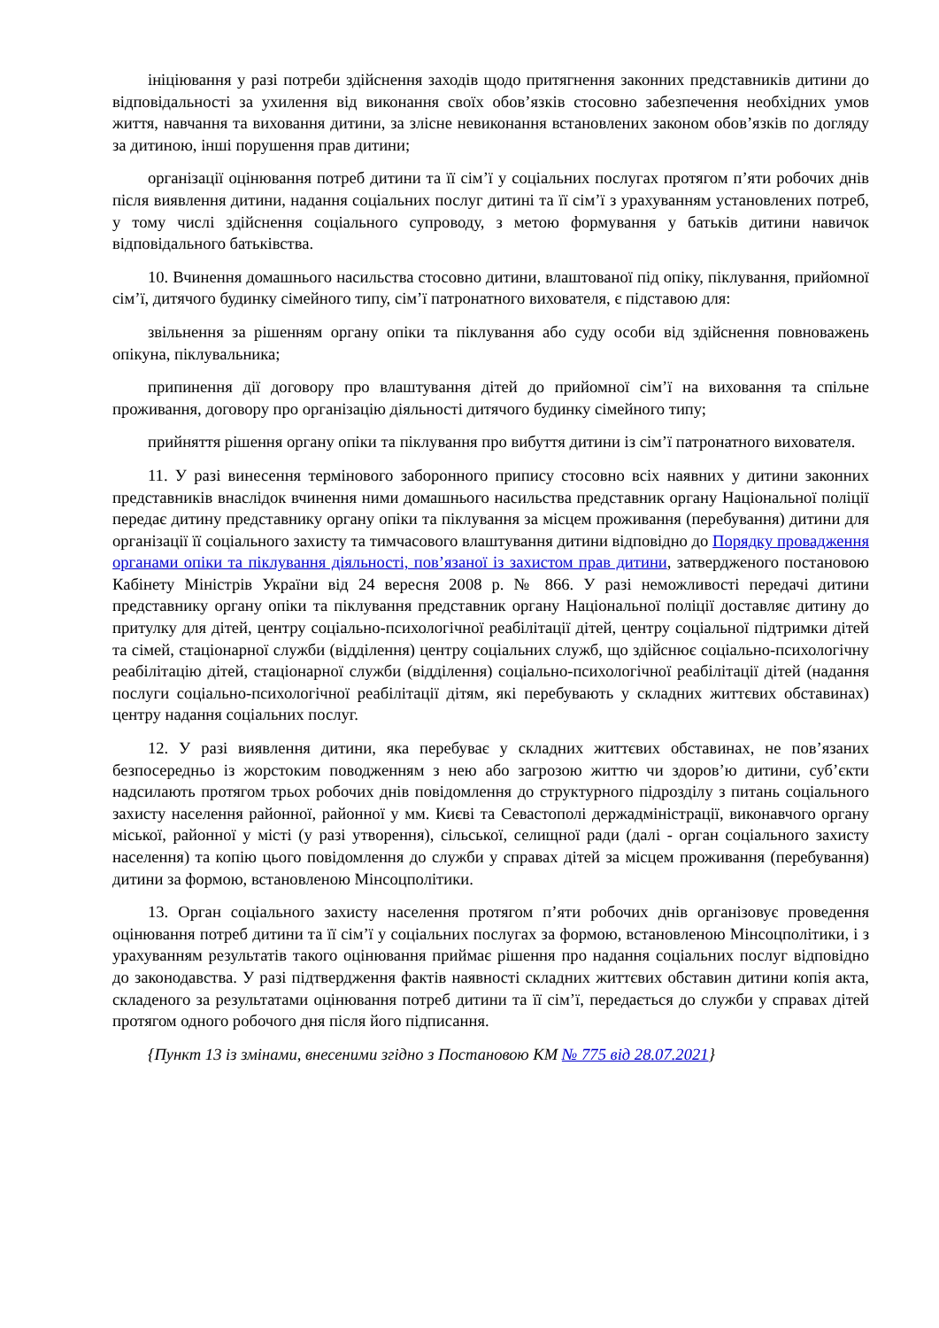ініціювання у разі потреби здійснення заходів щодо притягнення законних представників дитини до відповідальності за ухилення від виконання своїх обов’язків стосовно забезпечення необхідних умов життя, навчання та виховання дитини, за злісне невиконання встановлених законом обов’язків по догляду за дитиною, інші порушення прав дитини;
організації оцінювання потреб дитини та її сім’ї у соціальних послугах протягом п’яти робочих днів після виявлення дитини, надання соціальних послуг дитині та її сім’ї з урахуванням установлених потреб, у тому числі здійснення соціального супроводу, з метою формування у батьків дитини навичок відповідального батьківства.
10. Вчинення домашнього насильства стосовно дитини, влаштованої під опіку, піклування, прийомної сім’ї, дитячого будинку сімейного типу, сім’ї патронатного вихователя, є підставою для:
звільнення за рішенням органу опіки та піклування або суду особи від здійснення повноважень опікуна, піклувальника;
припинення дії договору про влаштування дітей до прийомної сім’ї на виховання та спільне проживання, договору про організацію діяльності дитячого будинку сімейного типу;
прийняття рішення органу опіки та піклування про вибуття дитини із сім’ї патронатного вихователя.
11. У разі винесення термінового заборонного припису стосовно всіх наявних у дитини законних представників внаслідок вчинення ними домашнього насильства представник органу Національної поліції передає дитину представнику органу опіки та піклування за місцем проживання (перебування) дитини для організації її соціального захисту та тимчасового влаштування дитини відповідно до Порядку провадження органами опіки та піклування діяльності, пов’язаної із захистом прав дитини, затвердженого постановою Кабінету Міністрів України від 24 вересня 2008 р. № 866. У разі неможливості передачі дитини представнику органу опіки та піклування представник органу Національної поліції доставляє дитину до притулку для дітей, центру соціально-психологічної реабілітації дітей, центру соціальної підтримки дітей та сімей, стаціонарної служби (відділення) центру соціальних служб, що здійснює соціально-психологічну реабілітацію дітей, стаціонарної служби (відділення) соціально-психологічної реабілітації дітей (надання послуги соціально-психологічної реабілітації дітям, які перебувають у складних життєвих обставинах) центру надання соціальних послуг.
12. У разі виявлення дитини, яка перебуває у складних життєвих обставинах, не пов’язаних безпосередньо із жорстоким поводженням з нею або загрозою життю чи здоров’ю дитини, суб’єкти надсилають протягом трьох робочих днів повідомлення до структурного підрозділу з питань соціального захисту населення районної, районної у мм. Києві та Севастополі держадміністрації, виконавчого органу міської, районної у місті (у разі утворення), сільської, селищної ради (далі - орган соціального захисту населення) та копію цього повідомлення до служби у справах дітей за місцем проживання (перебування) дитини за формою, встановленою Мінсоцполітики.
13. Орган соціального захисту населення протягом п’яти робочих днів організовує проведення оцінювання потреб дитини та її сім’ї у соціальних послугах за формою, встановленою Мінсоцполітики, і з урахуванням результатів такого оцінювання приймає рішення про надання соціальних послуг відповідно до законодавства. У разі підтвердження фактів наявності складних життєвих обставин дитини копія акта, складеного за результатами оцінювання потреб дитини та її сім’ї, передається до служби у справах дітей протягом одного робочого дня після його підписання.
{Пункт 13 із змінами, внесеними згідно з Постановою КМ № 775 від 28.07.2021}